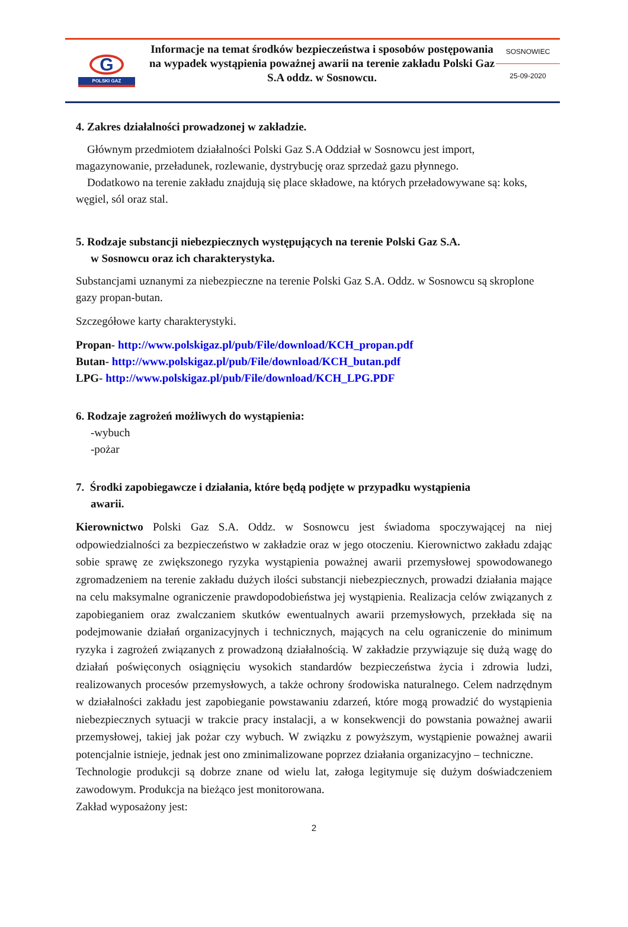G
POLSKI GAZ
Informacje na temat środków bezpieczeństwa i sposobów postępowania na wypadek wystąpienia poważnej awarii na terenie zakładu Polski Gaz S.A oddz. w Sosnowcu.
SOSNOWIEC
25-09-2020
4. Zakres działalności prowadzonej w zakładzie.
Głównym przedmiotem działalności Polski Gaz S.A Oddział w Sosnowcu jest import, magazynowanie, przeładunek, rozlewanie, dystrybucję oraz sprzedaż gazu płynnego.
Dodatkowo na terenie zakładu znajdują się place składowe, na których przeładowywane są: koks, węgiel, sól oraz stal.
5. Rodzaje substancji niebezpiecznych występujących na terenie Polski Gaz S.A.
w Sosnowcu oraz ich charakterystyka.
Substancjami uznanymi za niebezpieczne na terenie Polski Gaz S.A. Oddz. w Sosnowcu są skroplone gazy propan-butan.
Szczegółowe karty charakterystyki.
Propan- http://www.polskigaz.pl/pub/File/download/KCH_propan.pdf
Butan- http://www.polskigaz.pl/pub/File/download/KCH_butan.pdf
LPG- http://www.polskigaz.pl/pub/File/download/KCH_LPG.PDF
6. Rodzaje zagrożeń możliwych do wystąpienia:
-wybuch
-pożar
7. Środki zapobiegawcze i działania, które będą podjęte w przypadku wystąpienia
awarii.
Kierownictwo Polski Gaz S.A. Oddz. w Sosnowcu jest świadoma spoczywającej na niej odpowiedzialności za bezpieczeństwo w zakładzie oraz w jego otoczeniu. Kierownictwo zakładu zdając sobie sprawę ze zwiększonego ryzyka wystąpienia poważnej awarii przemysłowej spowodowanego zgromadzeniem na terenie zakładu dużych ilości substancji niebezpiecznych, prowadzi działania mające na celu maksymalne ograniczenie prawdopodobieństwa jej wystąpienia. Realizacja celów związanych z zapobieganiem oraz zwalczaniem skutków ewentualnych awarii przemysłowych, przekłada się na podejmowanie działań organizacyjnych i technicznych, mających na celu ograniczenie do minimum ryzyka i zagrożeń związanych z prowadzoną działalnością. W zakładzie przywiązuje się dużą wagę do działań poświęconych osiągnięciu wysokich standardów bezpieczeństwa życia i zdrowia ludzi, realizowanych procesów przemysłowych, a także ochrony środowiska naturalnego. Celem nadrzędnym w działalności zakładu jest zapobieganie powstawaniu zdarzeń, które mogą prowadzić do wystąpienia niebezpiecznych sytuacji w trakcie pracy instalacji, a w konsekwencji do powstania poważnej awarii przemysłowej, takiej jak pożar czy wybuch. W związku z powyższym, wystąpienie poważnej awarii potencjalnie istnieje, jednak jest ono zminimalizowane poprzez działania organizacyjno – techniczne.
Technologie produkcji są dobrze znane od wielu lat, załoga legitymuje się dużym doświadczeniem zawodowym. Produkcja na bieżąco jest monitorowana.
Zakład wyposażony jest:
2